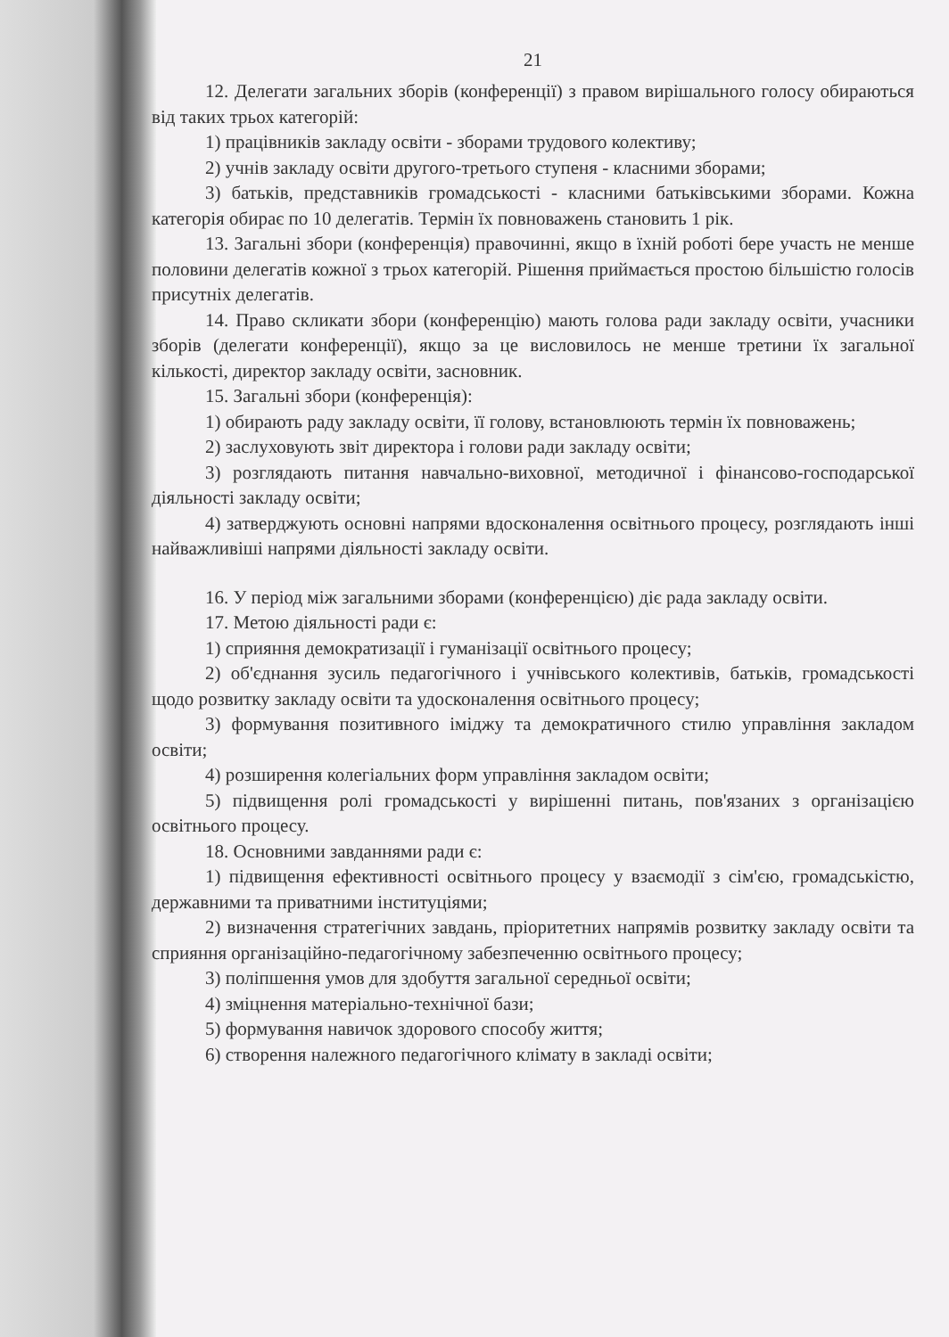21
12. Делегати загальних зборів (конференції) з правом вирішального голосу обираються від таких трьох категорій:
1) працівників закладу освіти - зборами трудового колективу;
2) учнів закладу освіти другого-третього ступеня - класними зборами;
3) батьків, представників громадськості - класними батьківськими зборами. Кожна категорія обирає по 10 делегатів. Термін їх повноважень становить 1 рік.
13. Загальні збори (конференція) правочинні, якщо в їхній роботі бере участь не менше половини делегатів кожної з трьох категорій. Рішення приймається простою більшістю голосів присутніх делегатів.
14. Право скликати збори (конференцію) мають голова ради закладу освіти, учасники зборів (делегати конференції), якщо за це висловилось не менше третини їх загальної кількості, директор закладу освіти, засновник.
15. Загальні збори (конференція):
1) обирають раду закладу освіти, її голову, встановлюють термін їх повноважень;
2) заслуховують звіт директора і голови ради закладу освіти;
3) розглядають питання навчально-виховної, методичної і фінансово-господарської діяльності закладу освіти;
4) затверджують основні напрями вдосконалення освітнього процесу, розглядають інші найважливіші напрями діяльності закладу освіти.
16. У період між загальними зборами (конференцією) діє рада закладу освіти.
17. Метою діяльності ради є:
1) сприяння демократизації і гуманізації освітнього процесу;
2) об'єднання зусиль педагогічного і учнівського колективів, батьків, громадськості щодо розвитку закладу освіти та удосконалення освітнього процесу;
3) формування позитивного іміджу та демократичного стилю управління закладом освіти;
4) розширення колегіальних форм управління закладом освіти;
5) підвищення ролі громадськості у вирішенні питань, пов'язаних з організацією освітнього процесу.
18. Основними завданнями ради є:
1) підвищення ефективності освітнього процесу у взаємодії з сім'єю, громадськістю, державними та приватними інституціями;
2) визначення стратегічних завдань, пріоритетних напрямів розвитку закладу освіти та сприяння організаційно-педагогічному забезпеченню освітнього процесу;
3) поліпшення умов для здобуття загальної середньої освіти;
4) зміцнення матеріально-технічної бази;
5) формування навичок здорового способу життя;
6) створення належного педагогічного клімату в закладі освіти;